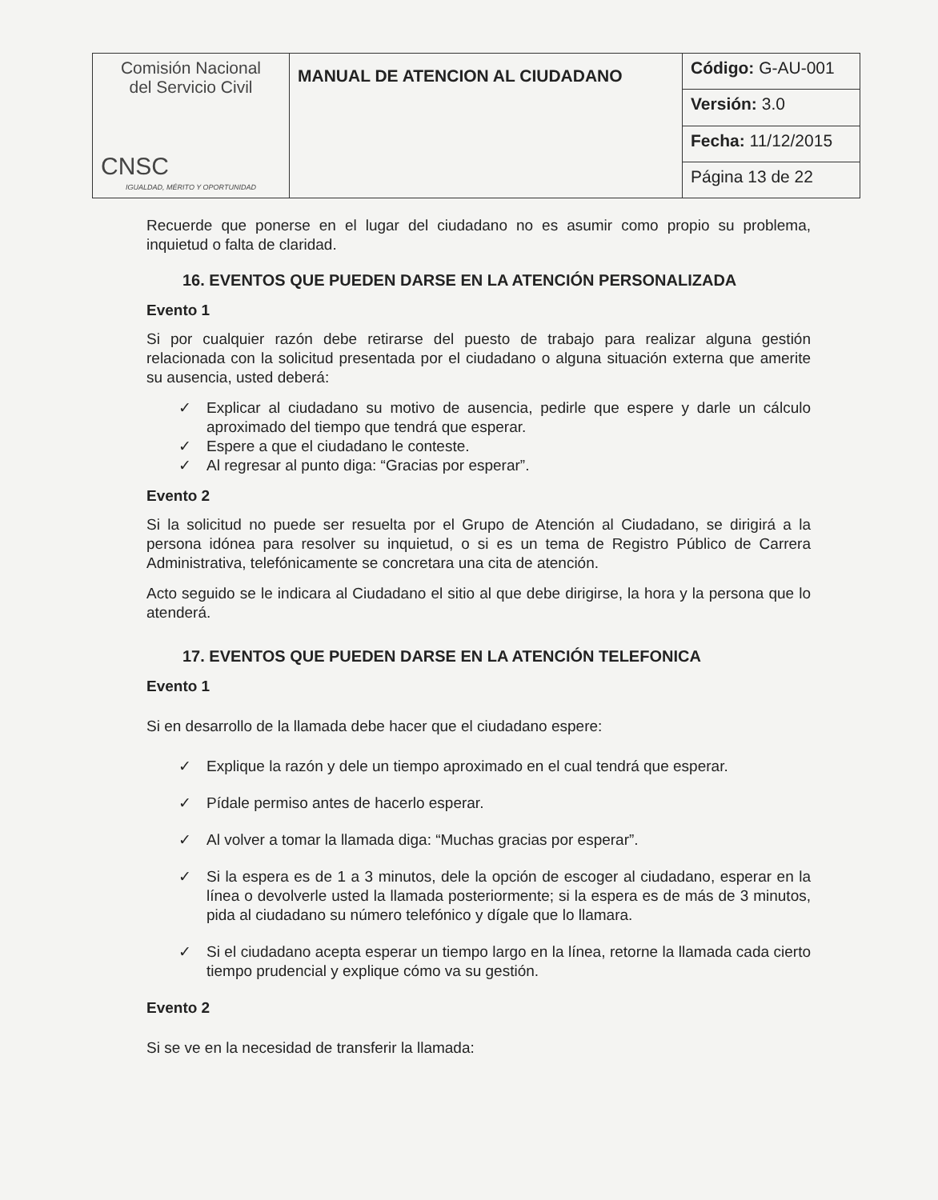| Comisión Nacional del Servicio Civil CNSC IGUALDAD, MÉRITO Y OPORTUNIDAD | MANUAL DE ATENCION AL CIUDADANO | Código: G-AU-001 |
| | | Versión: 3.0 |
| | | Fecha: 11/12/2015 |
| | | Página 13 de 22 |
Recuerde que ponerse en el lugar del ciudadano no es asumir como propio su problema, inquietud o falta de claridad.
16. EVENTOS QUE PUEDEN DARSE EN LA ATENCIÓN PERSONALIZADA
Evento 1
Si por cualquier razón debe retirarse del puesto de trabajo para realizar alguna gestión relacionada con la solicitud presentada por el ciudadano o alguna situación externa que amerite su ausencia, usted deberá:
✓ Explicar al ciudadano su motivo de ausencia, pedirle que espere y darle un cálculo aproximado del tiempo que tendrá que esperar.
✓ Espere a que el ciudadano le conteste.
✓ Al regresar al punto diga: “Gracias por esperar”.
Evento 2
Si la solicitud no puede ser resuelta por el Grupo de Atención al Ciudadano, se dirigirá a la persona idónea para resolver su inquietud, o si es un tema de Registro Público de Carrera Administrativa, telefónicamente se concretara una cita de atención.
Acto seguido se le indicara al Ciudadano el sitio al que debe dirigirse, la hora y la persona que lo atenderá.
17. EVENTOS QUE PUEDEN DARSE EN LA ATENCIÓN TELEFONICA
Evento 1
Si en desarrollo de la llamada debe hacer que el ciudadano espere:
✓ Explique la razón y dele un tiempo aproximado en el cual tendrá que esperar.
✓ Pídale permiso antes de hacerlo esperar.
✓ Al volver a tomar la llamada diga: “Muchas gracias por esperar”.
✓ Si la espera es de 1 a 3 minutos, dele la opción de escoger al ciudadano, esperar en la línea o devolverle usted la llamada posteriormente; si la espera es de más de 3 minutos, pida al ciudadano su número telefónico y dígale que lo llamara.
✓ Si el ciudadano acepta esperar un tiempo largo en la línea, retorne la llamada cada cierto tiempo prudencial y explique cómo va su gestión.
Evento 2
Si se ve en la necesidad de transferir la llamada: